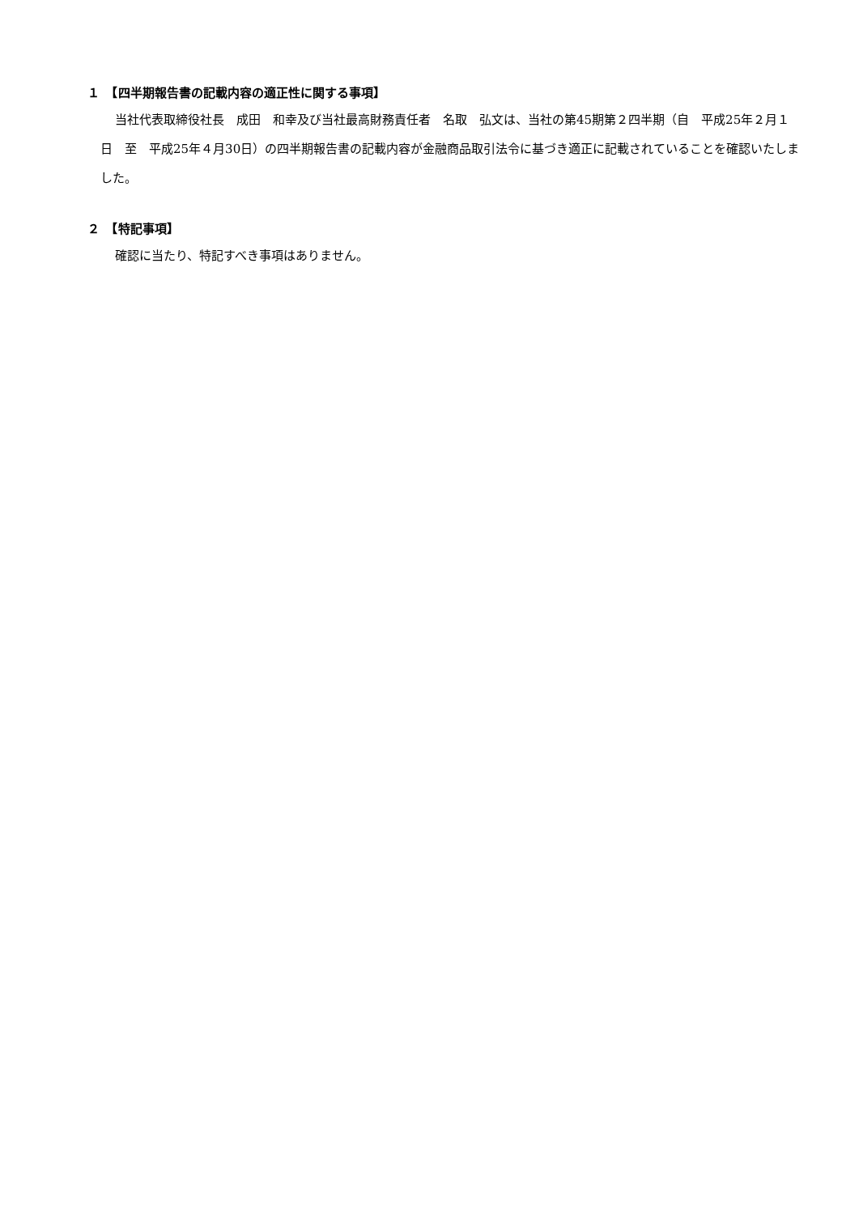１　【四半期報告書の記載内容の適正性に関する事項】
当社代表取締役社長　成田　和幸及び当社最高財務責任者　名取　弘文は、当社の第45期第２四半期（自　平成25年２月１日　至　平成25年４月30日）の四半期報告書の記載内容が金融商品取引法令に基づき適正に記載されていることを確認いたしました。
２　【特記事項】
確認に当たり、特記すべき事項はありません。